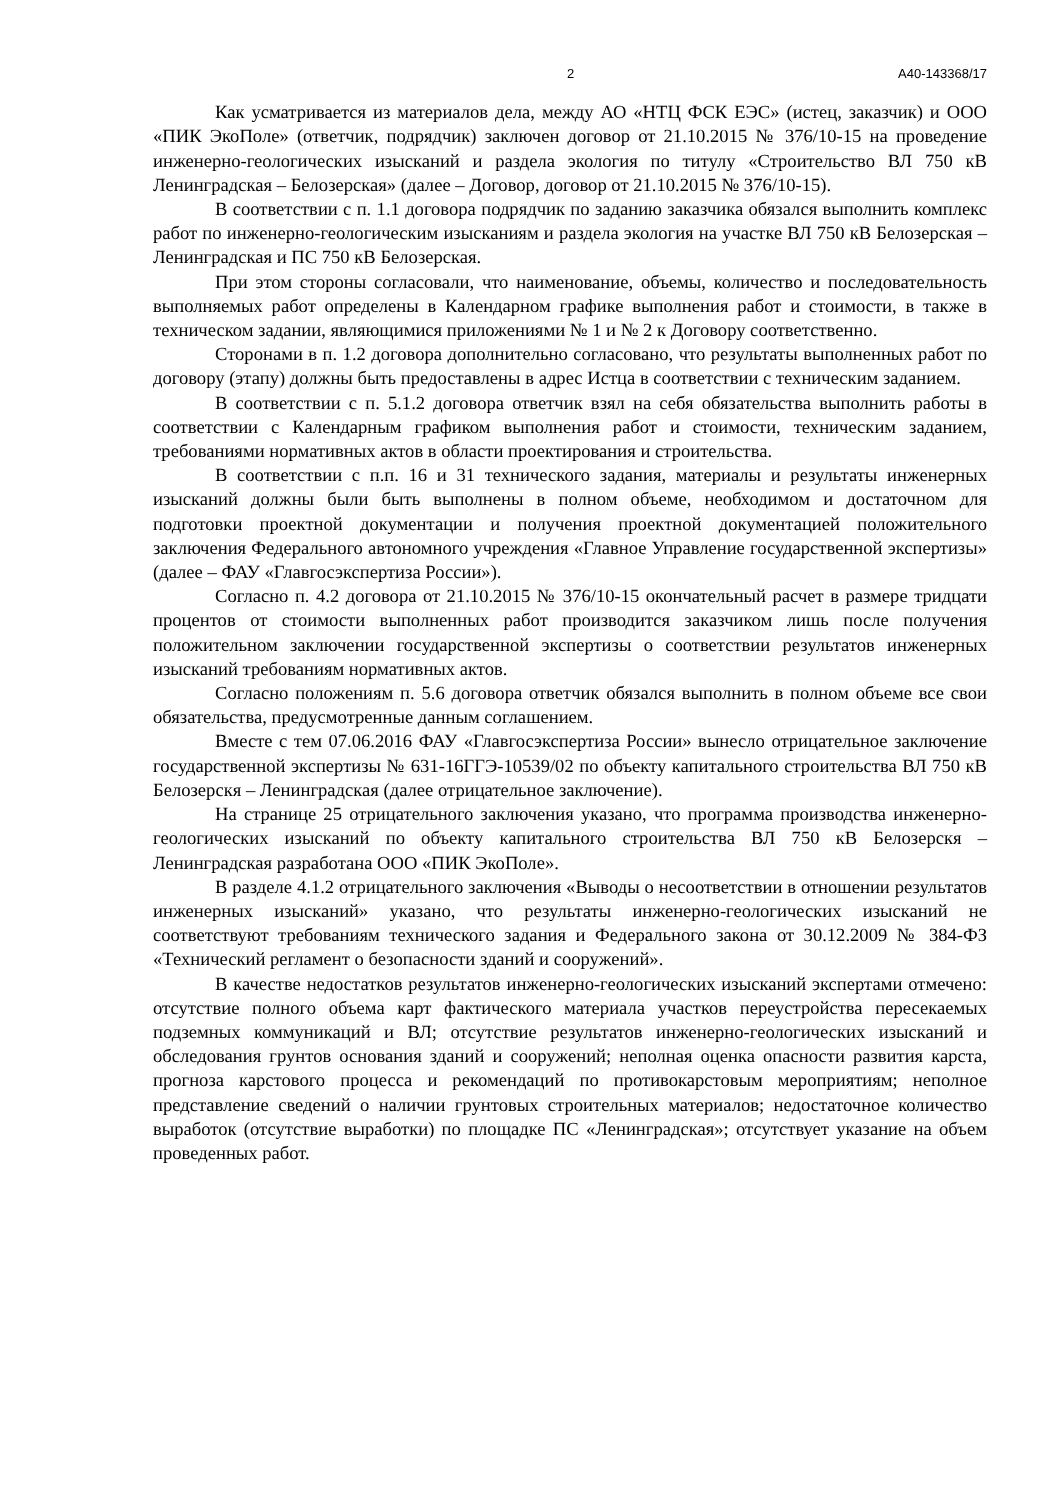2 А40-143368/17
Как усматривается из материалов дела, между АО «НТЦ ФСК ЕЭС» (истец, заказчик) и ООО «ПИК ЭкоПоле» (ответчик, подрядчик) заключен договор от 21.10.2015 № 376/10-15 на проведение инженерно-геологических изысканий и раздела экология по титулу «Строительство ВЛ 750 кВ Ленинградская – Белозерская» (далее – Договор, договор от 21.10.2015 № 376/10-15).
В соответствии с п. 1.1 договора подрядчик по заданию заказчика обязался выполнить комплекс работ по инженерно-геологическим изысканиям и раздела экология на участке ВЛ 750 кВ Белозерская – Ленинградская и ПС 750 кВ Белозерская.
При этом стороны согласовали, что наименование, объемы, количество и последовательность выполняемых работ определены в Календарном графике выполнения работ и стоимости, в также в техническом задании, являющимися приложениями № 1 и № 2 к Договору соответственно.
Сторонами в п. 1.2 договора дополнительно согласовано, что результаты выполненных работ по договору (этапу) должны быть предоставлены в адрес Истца в соответствии с техническим заданием.
В соответствии с п. 5.1.2 договора ответчик взял на себя обязательства выполнить работы в соответствии с Календарным графиком выполнения работ и стоимости, техническим заданием, требованиями нормативных актов в области проектирования и строительства.
В соответствии с п.п. 16 и 31 технического задания, материалы и результаты инженерных изысканий должны были быть выполнены в полном объеме, необходимом и достаточном для подготовки проектной документации и получения проектной документацией положительного заключения Федерального автономного учреждения «Главное Управление государственной экспертизы» (далее – ФАУ «Главгосэкспертиза России»).
Согласно п. 4.2 договора от 21.10.2015 № 376/10-15 окончательный расчет в размере тридцати процентов от стоимости выполненных работ производится заказчиком лишь после получения положительном заключении государственной экспертизы о соответствии результатов инженерных изысканий требованиям нормативных актов.
Согласно положениям п. 5.6 договора ответчик обязался выполнить в полном объеме все свои обязательства, предусмотренные данным соглашением.
Вместе с тем 07.06.2016 ФАУ «Главгосэкспертиза России» вынесло отрицательное заключение государственной экспертизы № 631-16ГГЭ-10539/02 по объекту капитального строительства ВЛ 750 кВ Белозерскя – Ленинградская (далее отрицательное заключение).
На странице 25 отрицательного заключения указано, что программа производства инженерно-геологических изысканий по объекту капитального строительства ВЛ 750 кВ Белозерскя – Ленинградская разработана ООО «ПИК ЭкоПоле».
В разделе 4.1.2 отрицательного заключения «Выводы о несоответствии в отношении результатов инженерных изысканий» указано, что результаты инженерно-геологических изысканий не соответствуют требованиям технического задания и Федерального закона от 30.12.2009 № 384-ФЗ «Технический регламент о безопасности зданий и сооружений».
В качестве недостатков результатов инженерно-геологических изысканий экспертами отмечено: отсутствие полного объема карт фактического материала участков переустройства пересекаемых подземных коммуникаций и ВЛ; отсутствие результатов инженерно-геологических изысканий и обследования грунтов основания зданий и сооружений; неполная оценка опасности развития карста, прогноза карстового процесса и рекомендаций по противокарстовым мероприятиям; неполное представление сведений о наличии грунтовых строительных материалов; недостаточное количество выработок (отсутствие выработки) по площадке ПС «Ленинградская»; отсутствует указание на объем проведенных работ.